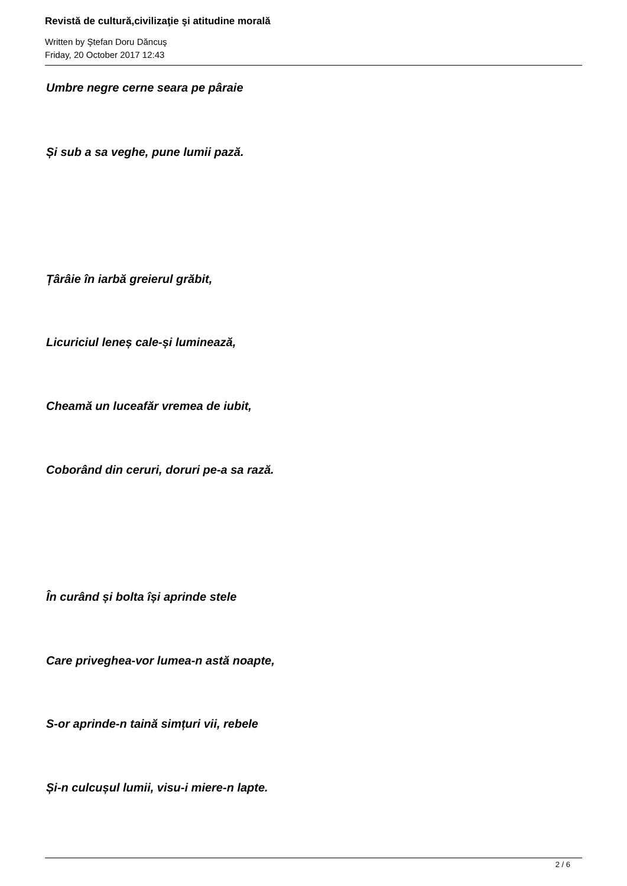Revistă de cultură,civilizaţie şi atitudine morală
Written by Ştefan Doru Dăncuş
Friday, 20 October 2017 12:43
Umbre negre cerne seara pe pâraie
Și sub a sa veghe, pune lumii pază.
Țârâie în iarbă greierul grăbit,
Licuriciul leneș cale-și luminează,
Cheamă un luceafăr vremea de iubit,
Coborând din ceruri, doruri pe-a sa rază.
În curând și bolta își aprinde stele
Care priveghea-vor lumea-n astă noapte,
S-or aprinde-n taină simțuri vii, rebele
Și-n culcușul lumii, visu-i miere-n lapte.
2 / 6